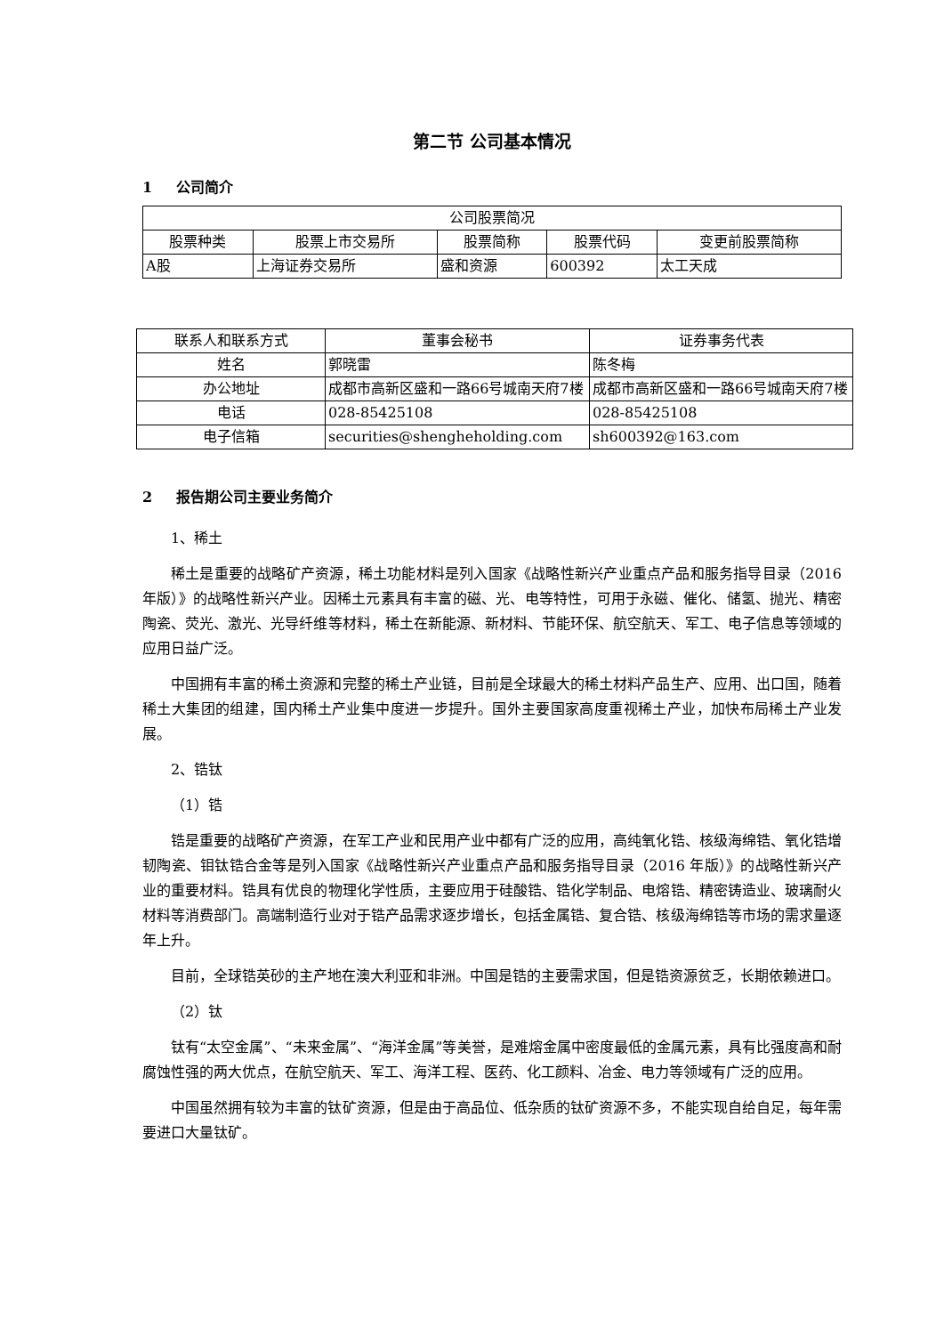第二节 公司基本情况
1 公司简介
| 公司股票简况 | | | | |
| --- | --- | --- | --- | --- |
| 股票种类 | 股票上市交易所 | 股票简称 | 股票代码 | 变更前股票简称 |
| A股 | 上海证券交易所 | 盛和资源 | 600392 | 太工天成 |
| 联系人和联系方式 | 董事会秘书 | 证券事务代表 |
| --- | --- | --- |
| 姓名 | 郭晓雷 | 陈冬梅 |
| 办公地址 | 成都市高新区盛和一路66号城南天府7楼 | 成都市高新区盛和一路66号城南天府7楼 |
| 电话 | 028-85425108 | 028-85425108 |
| 电子信箱 | securities@shengheholding.com | sh600392@163.com |
2 报告期公司主要业务简介
1、稀土
稀土是重要的战略矿产资源，稀土功能材料是列入国家《战略性新兴产业重点产品和服务指导目录（2016 年版）》的战略性新兴产业。因稀土元素具有丰富的磁、光、电等特性，可用于永磁、催化、储氢、抛光、精密陶瓷、荧光、激光、光导纤维等材料，稀土在新能源、新材料、节能环保、航空航天、军工、电子信息等领域的应用日益广泛。
中国拥有丰富的稀土资源和完整的稀土产业链，目前是全球最大的稀土材料产品生产、应用、出口国，随着稀土大集团的组建，国内稀土产业集中度进一步提升。国外主要国家高度重视稀土产业，加快布局稀土产业发展。
2、锆钛
（1）锆
锆是重要的战略矿产资源，在军工产业和民用产业中都有广泛的应用，高纯氧化锆、核级海绵锆、氧化锆增韧陶瓷、钼钛锆合金等是列入国家《战略性新兴产业重点产品和服务指导目录（2016 年版）》的战略性新兴产业的重要材料。锆具有优良的物理化学性质，主要应用于硅酸锆、锆化学制品、电熔锆、精密铸造业、玻璃耐火材料等消费部门。高端制造行业对于锆产品需求逐步增长，包括金属锆、复合锆、核级海绵锆等市场的需求量逐年上升。
目前，全球锆英砂的主产地在澳大利亚和非洲。中国是锆的主要需求国，但是锆资源贫乏，长期依赖进口。
（2）钛
钛有“太空金属”、“未来金属”、“海洋金属”等美誉，是难熔金属中密度最低的金属元素，具有比强度高和耐腐蚀性强的两大优点，在航空航天、军工、海洋工程、医药、化工颜料、冶金、电力等领域有广泛的应用。
中国虽然拥有较为丰富的钛矿资源，但是由于高品位、低杂质的钛矿资源不多，不能实现自给自足，每年需要进口大量钛矿。